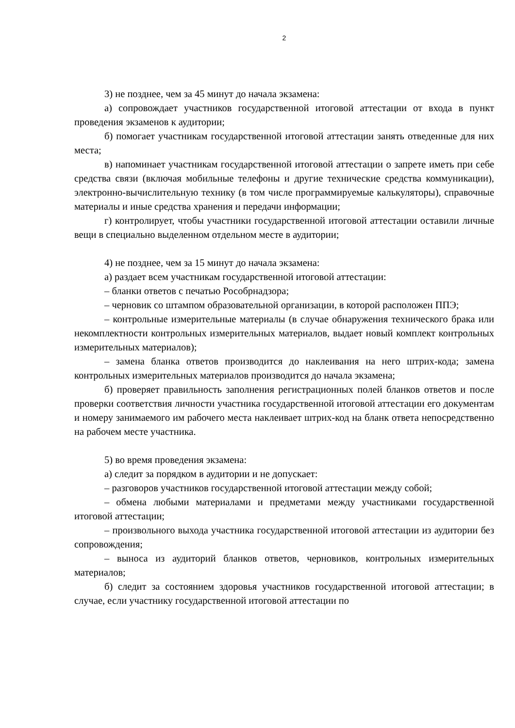2
3) не позднее, чем за 45 минут до начала экзамена:
а) сопровождает участников государственной итоговой аттестации от входа в пункт проведения экзаменов к аудитории;
б) помогает участникам государственной итоговой аттестации занять отведенные для них места;
в) напоминает участникам государственной итоговой аттестации о запрете иметь при себе средства связи (включая мобильные телефоны и другие технические средства коммуникации), электронно-вычислительную технику (в том числе программируемые калькуляторы), справочные материалы и иные средства хранения и передачи информации;
г) контролирует, чтобы участники государственной итоговой аттестации оставили личные вещи в специально выделенном отдельном месте в аудитории;
4) не позднее, чем за 15 минут до начала экзамена:
а) раздает всем участникам государственной итоговой аттестации:
– бланки ответов с печатью Рособрнадзора;
– черновик со штампом образовательной организации, в которой расположен ППЭ;
– контрольные измерительные материалы (в случае обнаружения технического брака или некомплектности контрольных измерительных материалов, выдает новый комплект контрольных измерительных материалов);
– замена бланка ответов производится до наклеивания на него штрих-кода; замена контрольных измерительных материалов производится до начала экзамена;
б) проверяет правильность заполнения регистрационных полей бланков ответов и после проверки соответствия личности участника государственной итоговой аттестации его документам и номеру занимаемого им рабочего места наклеивает штрих-код на бланк ответа непосредственно на рабочем месте участника.
5) во время проведения экзамена:
а) следит за порядком в аудитории и не допускает:
– разговоров участников государственной итоговой аттестации между собой;
– обмена любыми материалами и предметами между участниками государственной итоговой аттестации;
– произвольного выхода участника государственной итоговой аттестации из аудитории без сопровождения;
– выноса из аудиторий бланков ответов, черновиков, контрольных измерительных материалов;
б) следит за состоянием здоровья участников государственной итоговой аттестации; в случае, если участнику государственной итоговой аттестации по